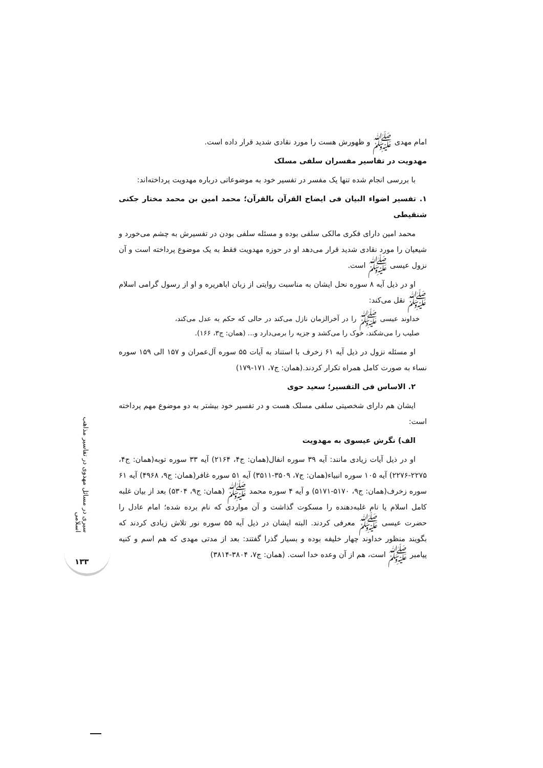امام مهدی ﷺ و ظهورش هست را مورد نقادی شدید قرار داده است.
مهدویت در تفاسیر مفسران سلفی مسلک
با بررسی انجام شده تنها یک مفسر در تفسیر خود به موضوعاتی درباره مهدویت پرداخته‌اند:
۱. تفسیر اضواء البیان فی ایضاح القرآن بالقرآن؛ محمد امین بن محمد مختار جکنی شنقیطی
محمد امین دارای فکری مالکی سلفی بوده و مسئله سلفی بودن در تفسیرش به چشم می‌خورد و شیعیان را مورد نقادی شدید قرار می‌دهد او در حوزه مهدویت فقط به یک موضوع پرداخته است و آن نزول عیسی ﷺ است.
او در ذیل آیه ۸ سوره نحل ایشان به مناسبت روایتی از زبان اباهریره و او از رسول گرامی اسلام ﷺ نقل می‌کند:
خداوند عیسی ﷺ را در آخرالزمان نازل می‌کند در حالی که حکم به عدل می‌کند، صلیب را می‌شکند، خوک را می‌کشد و جزیه را برمی‌دارد و... (همان: ج۳، ۱۶۶).
او مسئله نزول در ذیل آیه ۶۱ زخرف با استناد به آیات ۵۵ سوره آل‌عمران و ۱۵۷ الی ۱۵۹ سوره نساء به صورت کامل همراه تکرار کردند.(همان: ج۷، ۱۷۱-۱۷۹)
۲. الاساس فی التفسیر؛ سعید حوی
ایشان هم دارای شخصیتی سلفی مسلک هست و در تفسیر خود بیشتر به دو موضوع مهم پرداخته است:
الف) نگرش عیسوی به مهدویت
او در ذیل آیات زیادی مانند: آیه ۳۹ سوره انفال(همان: ج۴، ۲۱۶۴) آیه ۳۳ سوره توبه(همان: ج۴، ۲۲۷۵-۲۲۷۶) آیه ۱۰۵ سوره انبیاء(همان: ج۷، ۳۵۰۹-۳۵۱۱) آیه ۵۱ سوره غافر(همان: ج۹، ۴۹۶۸) آیه ۶۱ سوره زخرف(همان: ج۹، ۵۱۷۰-۵۱۷۱) و آیه ۴ سوره محمد ﷺ (همان: ج۹، ۵۳۰۴) بعد از بیان غلبه کامل اسلام یا نام غلبه‌دهنده را مسکوت گذاشت و آن مواردی که نام برده شده؛ امام عادل را حضرت عیسی ﷺ معرفی کردند. البته ایشان در ذیل آیه ۵۵ سوره نور تلاش زیادی کردند که بگویند منظور خداوند چهار خلیفه بوده و بسیار گذرا گفتند: بعد از مدتی مهدی که هم اسم و کنیه پیامبر ﷺ است، هم از آن وعده خدا است. (همان: ج۷، ۳۸۰۴-۳۸۱۴)
سیری در مسائل مهدوی در تفاسیر مذاهب اسلامی
۱۳۳